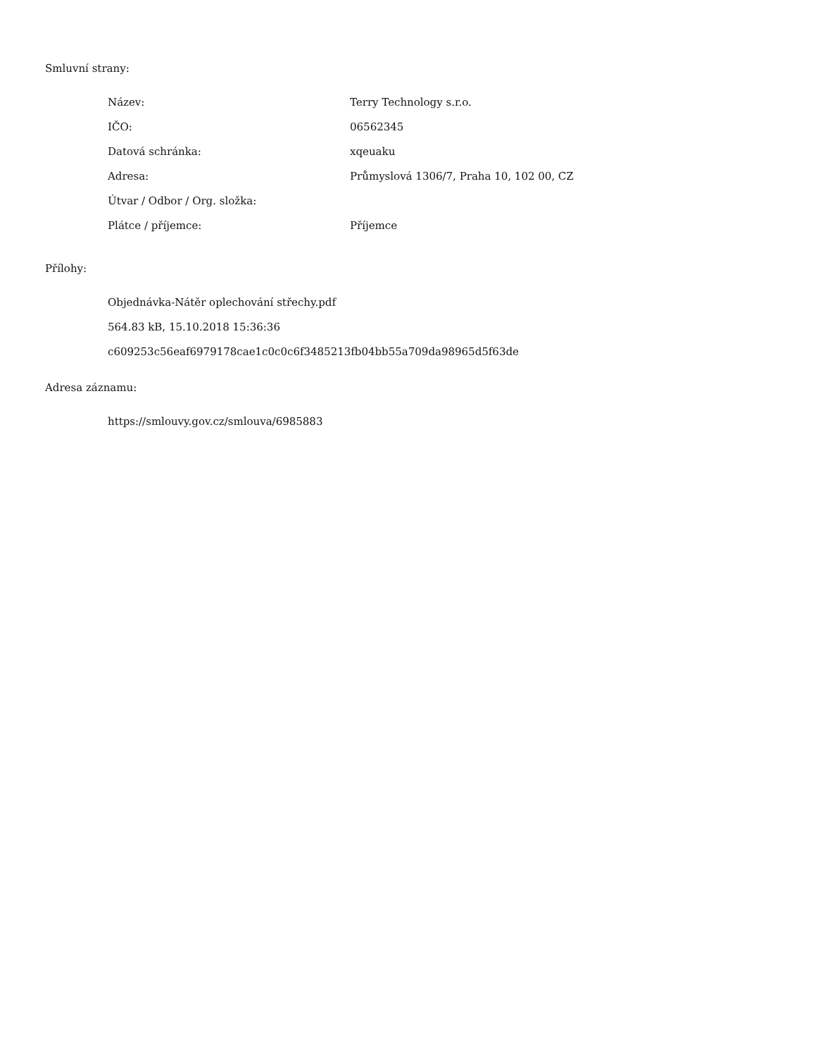Smluvní strany:
| Název: | Terry Technology s.r.o. |
| IČO: | 06562345 |
| Datová schránka: | xqeuaku |
| Adresa: | Průmyslová 1306/7, Praha 10, 102 00, CZ |
| Útvar / Odbor / Org. složka: | |
| Plátce / příjemce: | Příjemce |
Přílohy:
Objednávka-Nátěr oplechování střechy.pdf
564.83 kB, 15.10.2018 15:36:36
c609253c56eaf6979178cae1c0c0c6f3485213fb04bb55a709da98965d5f63de
Adresa záznamu:
https://smlouvy.gov.cz/smlouva/6985883